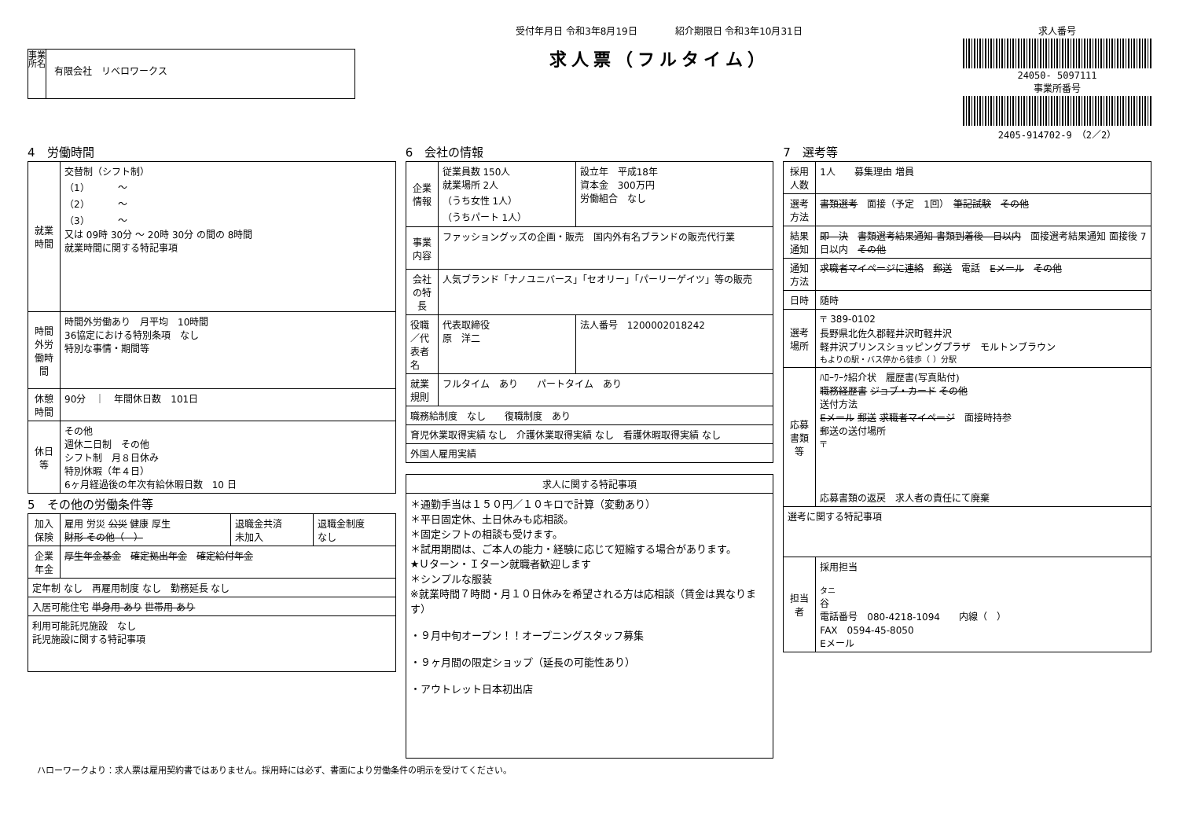事業所名
有限会社　リベロワークス
受付年月日 令和3年8月19日　　　　紹介期限日 令和3年10月31日
求人票（フルタイム）
求人番号
24050- 5097111
事業所番号
2405-914702-9　（2／2）
4　労働時間
| 就業時間 | 交替制（シフト制） （1） ～ （2） ～ （3） ～ 又は 09時 30分 ～ 20時 30分 の間の 8時間 就業時間に関する特記事項 |
| 時間外労働時間 | 時間外労働あり 月平均 10時間 36協定における特別条項 なし 特別な事情・期間等 |
| 休憩時間 | 90分 ｜ 年間休日数 101日 |
| 休日等 | その他 週休二日制 その他 シフト制 月８日休み 特別休暇（年４日） 6ヶ月経過後の年次有給休暇日数 10 日 |
5　その他の労働条件等
| 加入保険 | 雇用 労災 公災 健康 厚生 財形 その他（ ） | 退職金共済 未加入 | 退職金制度 なし |
| 企業年金 | 厚生年金基金 確定拠出年金 確定給付年金 | | |
| 定年制 なし 再雇用制度 なし 勤務延長 なし | | | |
| 入居可能住宅 単身用 あり 世帯用 あり | | | |
| 利用可能託児施設 なし 託児施設に関する特記事項 | | | |
6　会社の情報
| 企業情報 | 従業員数 150人 就業場所 2人 （うち女性 1人） （うちパート 1人） | 設立年 平成18年 資本金 300万円 労働組合 なし |
| 事業内容 | ファッショングッズの企画・販売 国内外有名ブランドの販売代行業 | |
| 会社の特長 | 人気ブランド「ナノユニバース」「セオリー」「パーリーゲイツ」等の販売 | |
| 役職／代表者名 | 代表取締役 原 洋二 | 法人番号 1200002018242 |
| 就業規則 | フルタイム あり パートタイム あり | |
| 職務給制度 なし 復職制度 あり | | |
| 育児休業取得実績 なし 介護休業取得実績 なし 看護休暇取得実績 なし | | |
| 外国人雇用実績 | | |
| 求人に関する特記事項 |
| --- |
| ＊通勤手当は１５０円／１０キロで計算（変動あり） ＊平日固定休、土日休みも応相談。 ＊固定シフトの相談も受けます。 ＊試用期間は、ご本人の能力・経験に応じて短縮する場合があります。 ★Ｕターン・Ｉターン就職者歓迎します ＊シンプルな服装 ※就業時間７時間・月１０日休みを希望される方は応相談（賃金は異なります） ・９月中旬オープン！！オープニングスタッフ募集 ・９ヶ月間の限定ショップ（延長の可能性あり） ・アウトレット日本初出店 |
7　選考等
| 採用人数 | 1人 募集理由 増員 |
| 選考方法 | 書類選考 面接（予定 1回） 筆記試験 その他 |
| 結果通知 | 即 決 書類選考結果通知 書類到着後 日以内 面接選考結果通知 面接後 7日以内 その他 |
| 通知方法 | 求職者マイページに連絡 郵送 電話 Eメール その他 |
| 日時 | 随時 |
| 選考場所 | 〒 389-0102 長野県北佐久郡軽井沢町軽井沢 軽井沢プリンスショッピングプラザ モルトンブラウン もよりの駅・バス停から徒歩（ ）分駅 |
| 応募書類等 | ﾊﾛｰﾜｰｸ紹介状 履歴書(写真貼付) 職務経歴書 ジョブ・カード その他 送付方法 Eメール 郵送 求職者マイページ 面接時持参 郵送の送付場所 〒 応募書類の返戻 求人者の責任にて廃棄 |
| 選考に関する特記事項 | |
| 担当者 | 採用担当 タニ 谷 電話番号 080-4218-1094 内線（ ） FAX 0594-45-8050 Eメール |
ハローワークより：求人票は雇用契約書ではありません。採用時には必ず、書面により労働条件の明示を受けてください。